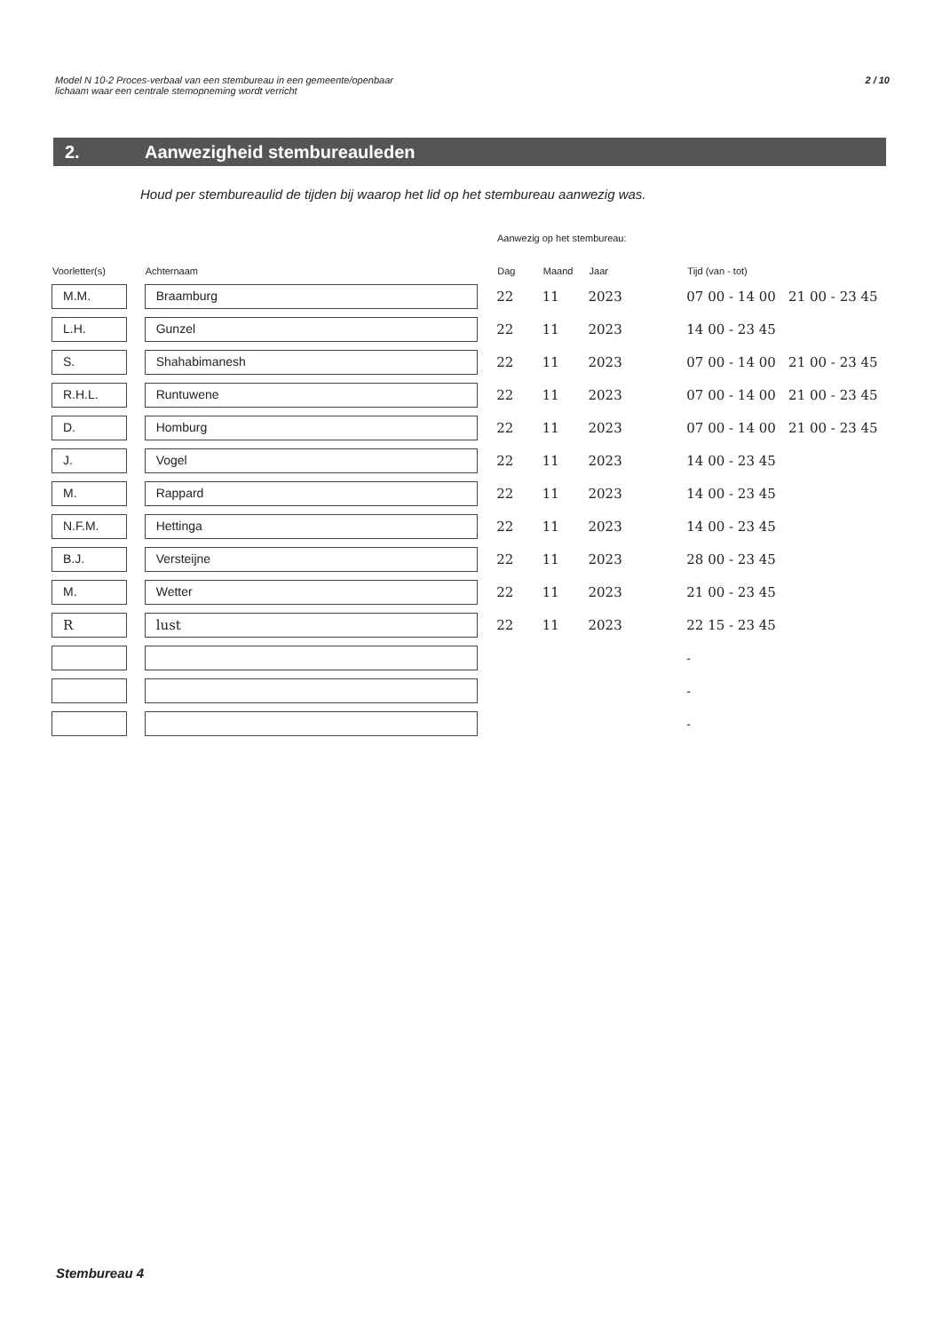2 / 10 Model N 10-2 Proces-verbaal van een stembureau in een gemeente/openbaar
lichaam waar een centrale stemopneming wordt verricht
2. Aanwezigheid stembureauleden
Houd per stembureaulid de tijden bij waarop het lid op het stembureau aanwezig was.
Aanwezig op het stembureau:
| Voorletter(s) | Achternaam | Dag | Maand | Jaar | Tijd (van - tot) |
| --- | --- | --- | --- | --- | --- |
| M.M. | Braamburg | 22 | 11 | 2023 | 07 00 - 14 00 21 00 - 23 45 |
| L.H. | Gunzel | 22 | 11 | 2023 | 14 00 - 23 45 |
| S. | Shahabimanesh | 22 | 11 | 2023 | 07 00 - 14 00 21 00 - 23 45 |
| R.H.L. | Runtuwene | 22 | 11 | 2023 | 07 00 - 14 00 21 00 - 23 45 |
| D. | Homburg | 22 | 11 | 2023 | 07 00 - 14 00 21 00 - 23 45 |
| J. | Vogel | 22 | 11 | 2023 | 14 00 - 23 45 |
| M. | Rappard | 22 | 11 | 2023 | 14 00 - 23 45 |
| N.F.M. | Hettinga | 22 | 11 | 2023 | 14 00 - 23 45 |
| B.J. | Versteijne | 22 | 11 | 2023 | 28 00 - 23 45 |
| M. | Wetter | 22 | 11 | 2023 | 21 00 - 23 45 |
| R | lust | 22 | 11 | 2023 | 22 15 - 23 45 |
| | | | | | - |
| | | | | | - |
| | | | | | - |
Stembureau 4